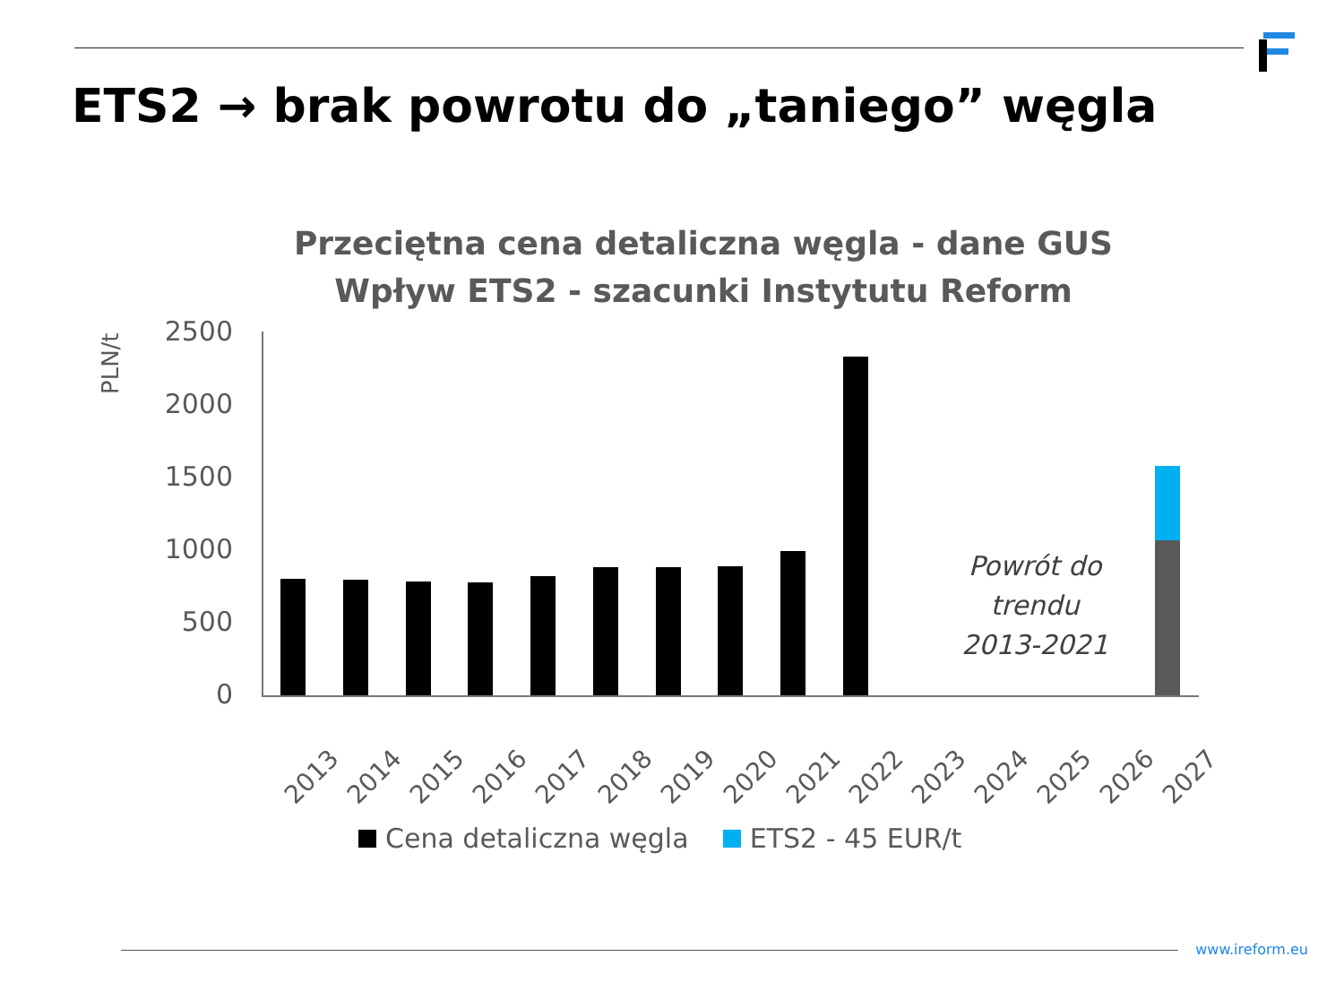ETS2 → brak powrotu do „taniego” węgla
Przeciętna cena detaliczna węgla - dane GUS
Wpływ ETS2 - szacunki Instytutu Reform
PLN/t
2500
2000
1500
1000
500
0
2013 2014 2015 2016 2017 2018 2019 2020 2021 2022 2023 2024 2025 2026 2027
Powrót do trendu 2013-2021
Cena detaliczna węgla ETS2 - 45 EUR/t
www.ireform.eu